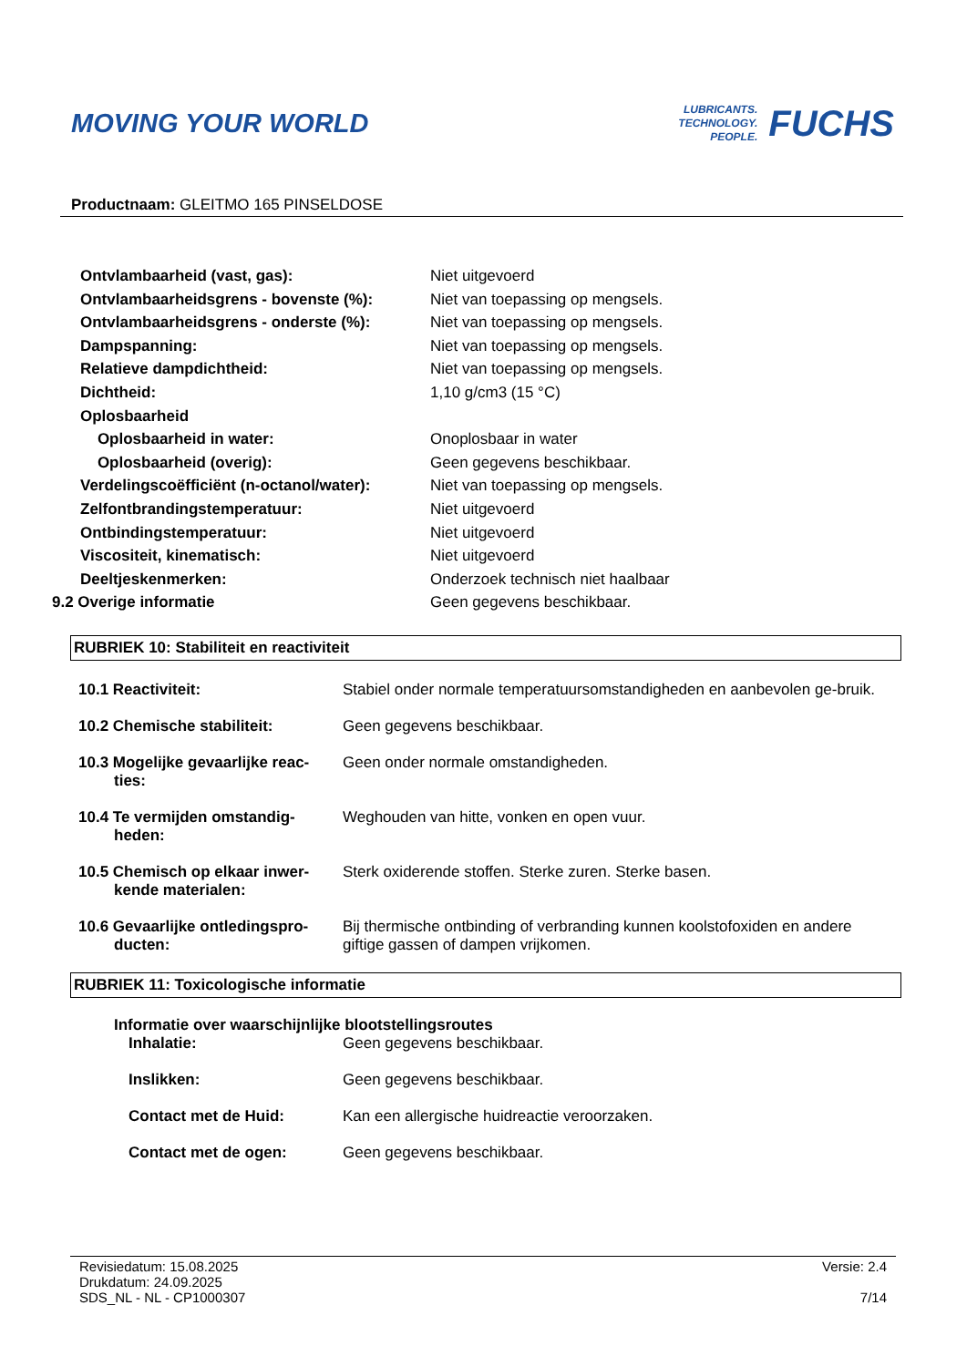MOVING YOUR WORLD
LUBRICANTS.
TECHNOLOGY.
PEOPLE.
FUCHS
Productnaam: GLEITMO 165 PINSELDOSE
| Ontvlambaarheid (vast, gas): | Niet uitgevoerd |
| Ontvlambaarheidsgrens - bovenste (%): | Niet van toepassing op mengsels. |
| Ontvlambaarheidsgrens - onderste (%): | Niet van toepassing op mengsels. |
| Dampspanning: | Niet van toepassing op mengsels. |
| Relatieve dampdichtheid: | Niet van toepassing op mengsels. |
| Dichtheid: | 1,10 g/cm3 (15 °C) |
| Oplosbaarheid | |
| Oplosbaarheid in water: | Onoplosbaar in water |
| Oplosbaarheid (overig): | Geen gegevens beschikbaar. |
| Verdelingscoëfficiënt (n-octanol/water): | Niet van toepassing op mengsels. |
| Zelfontbrandingstemperatuur: | Niet uitgevoerd |
| Ontbindingstemperatuur: | Niet uitgevoerd |
| Viscositeit, kinematisch: | Niet uitgevoerd |
| Deeltjeskenmerken: | Onderzoek technisch niet haalbaar |
| 9.2 Overige informatie | Geen gegevens beschikbaar. |
RUBRIEK 10: Stabiliteit en reactiviteit
| 10.1 Reactiviteit: | Stabiel onder normale temperatuursomstandigheden en aanbevolen ge-bruik. |
| 10.2 Chemische stabiliteit: | Geen gegevens beschikbaar. |
| 10.3 Mogelijke gevaarlijke reac- ties: | Geen onder normale omstandigheden. |
| 10.4 Te vermijden omstandig- heden: | Weghouden van hitte, vonken en open vuur. |
| 10.5 Chemisch op elkaar inwer- kende materialen: | Sterk oxiderende stoffen. Sterke zuren. Sterke basen. |
| 10.6 Gevaarlijke ontledingspro- ducten: | Bij thermische ontbinding of verbranding kunnen koolstofoxiden en andere giftige gassen of dampen vrijkomen. |
RUBRIEK 11: Toxicologische informatie
Informatie over waarschijnlijke blootstellingsroutes
| Inhalatie: | Geen gegevens beschikbaar. |
| Inslikken: | Geen gegevens beschikbaar. |
| Contact met de Huid: | Kan een allergische huidreactie veroorzaken. |
| Contact met de ogen: | Geen gegevens beschikbaar. |
Revisiedatum: 15.08.2025
Drukdatum: 24.09.2025
SDS_NL - NL - CP1000307
Versie: 2.4
7/14